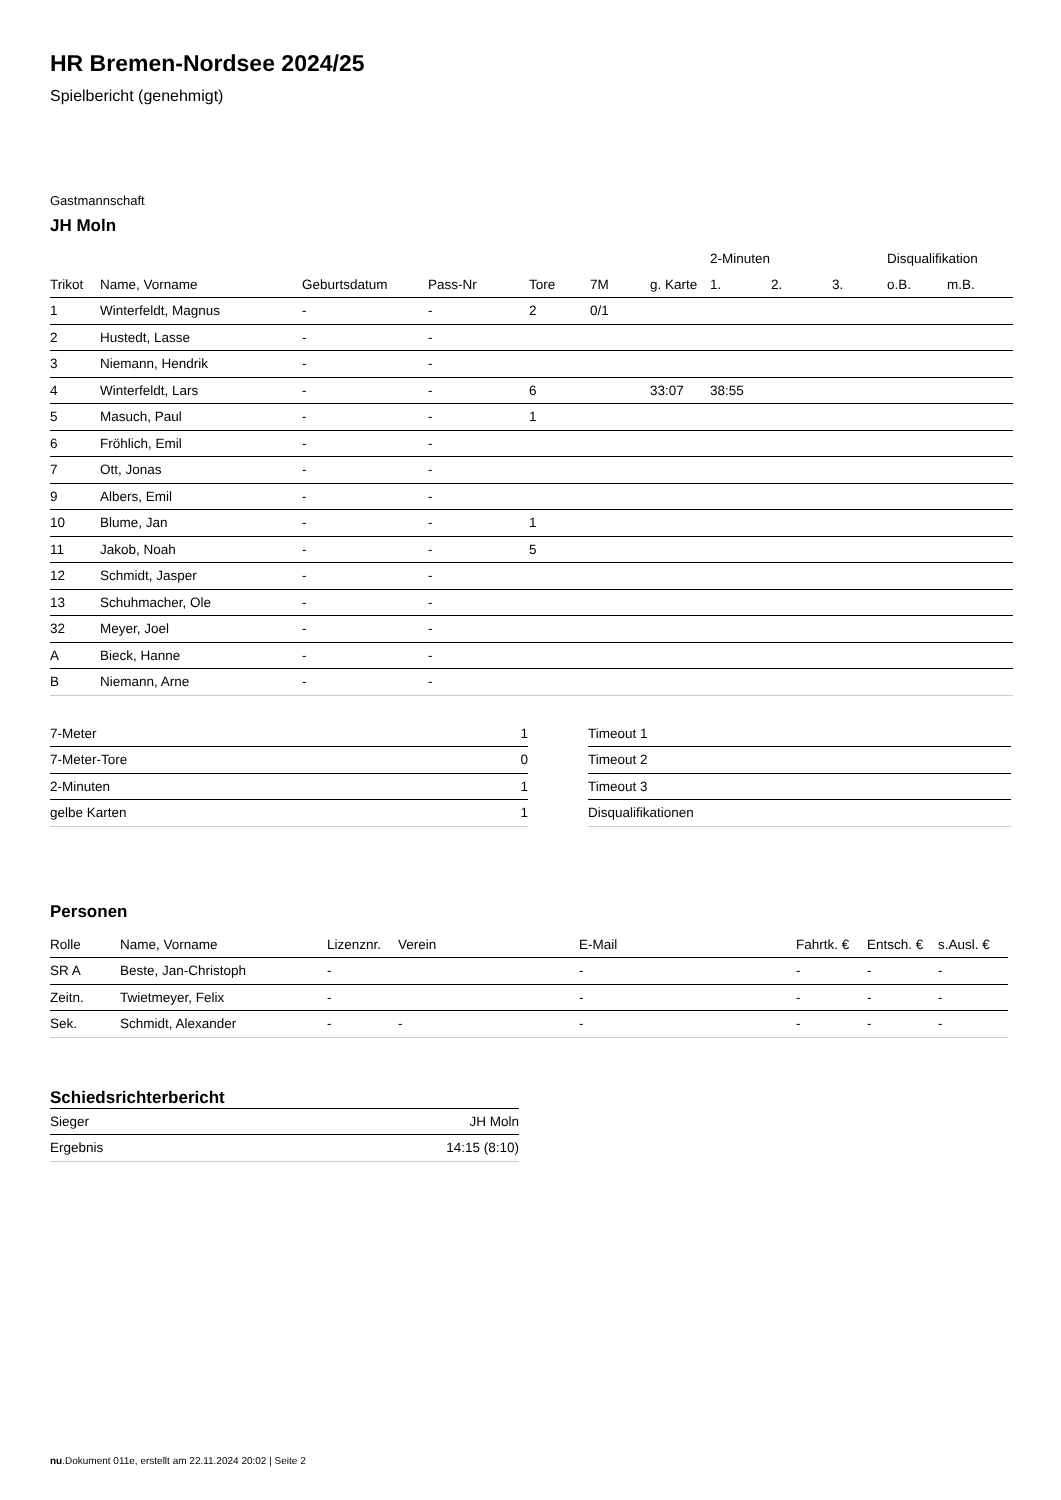HR Bremen-Nordsee 2024/25
Spielbericht (genehmigt)
Gastmannschaft
JH Moln
| | | | | | | | 2-Minuten | | | Disqualifikation | |
| --- | --- | --- | --- | --- | --- | --- | --- | --- | --- | --- | --- |
| Trikot | Name, Vorname | Geburtsdatum | Pass-Nr | Tore | 7M | g. Karte | 1. | 2. | 3. | o.B. | m.B. |
| 1 | Winterfeldt, Magnus | - | - | 2 | 0/1 | | | | | | |
| 2 | Hustedt, Lasse | - | - | | | | | | | | |
| 3 | Niemann, Hendrik | - | - | | | | | | | | |
| 4 | Winterfeldt, Lars | - | - | 6 | | 33:07 | 38:55 | | | | |
| 5 | Masuch, Paul | - | - | 1 | | | | | | | |
| 6 | Fröhlich, Emil | - | - | | | | | | | | |
| 7 | Ott, Jonas | - | - | | | | | | | | |
| 9 | Albers, Emil | - | - | | | | | | | | |
| 10 | Blume, Jan | - | - | 1 | | | | | | | |
| 11 | Jakob, Noah | - | - | 5 | | | | | | | |
| 12 | Schmidt, Jasper | - | - | | | | | | | | |
| 13 | Schuhmacher, Ole | - | - | | | | | | | | |
| 32 | Meyer, Joel | - | - | | | | | | | | |
| A | Bieck, Hanne | - | - | | | | | | | | |
| B | Niemann, Arne | - | - | | | | | | | | |
| 7-Meter | 1 |
| 7-Meter-Tore | 0 |
| 2-Minuten | 1 |
| gelbe Karten | 1 |
| Timeout 1 |
| Timeout 2 |
| Timeout 3 |
| Disqualifikationen |
Personen
| Rolle | Name, Vorname | Lizenznr. | Verein | E-Mail | Fahrtk. € | Entsch. € | s.Ausl. € |
| --- | --- | --- | --- | --- | --- | --- | --- |
| SR A | Beste, Jan-Christoph | - | | - | - | - | - |
| Zeitn. | Twietmeyer, Felix | - | | - | - | - | - |
| Sek. | Schmidt, Alexander | - | - | - | - | - | - |
Schiedsrichterbericht
| Sieger | JH Moln |
| Ergebnis | 14:15 (8:10) |
nu.Dokument 011e, erstellt am 22.11.2024 20:02 | Seite 2